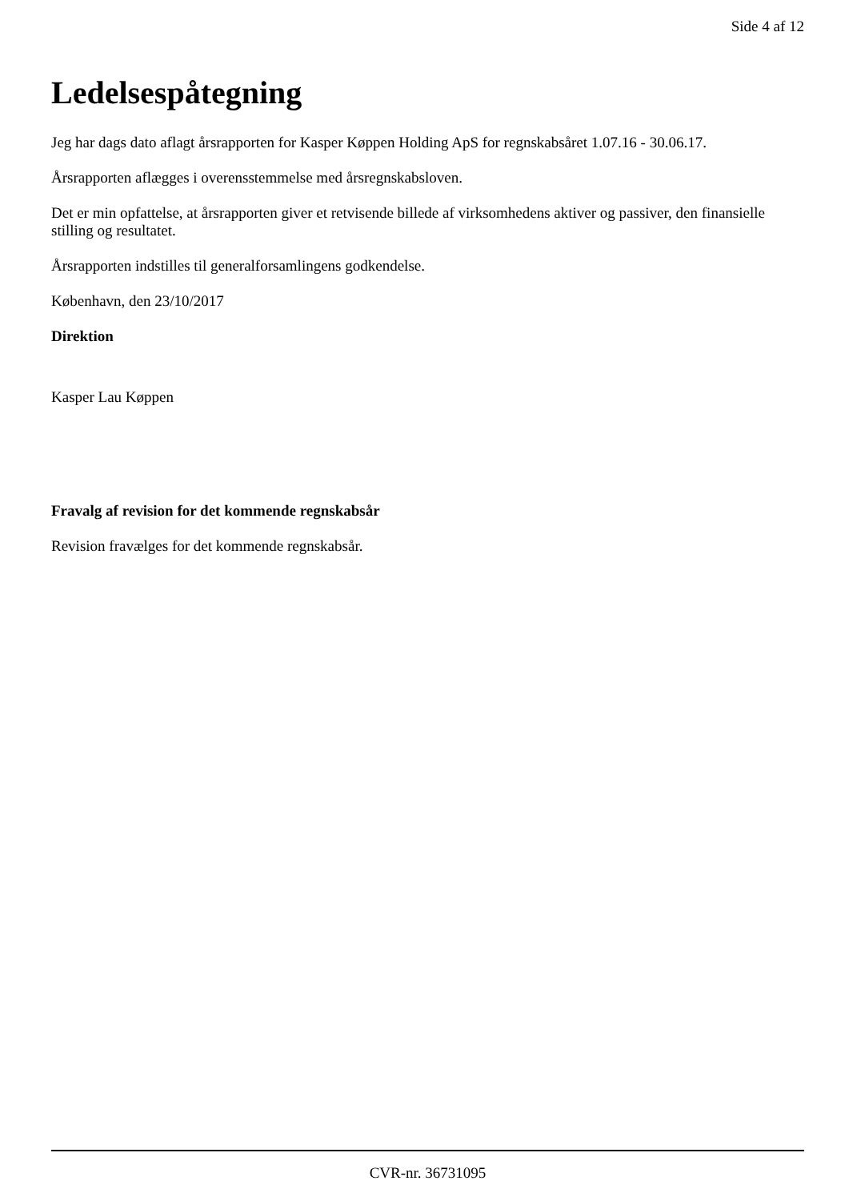Side 4 af 12
Ledelsespåtegning
Jeg har dags dato aflagt årsrapporten for Kasper Køppen Holding ApS for regnskabsåret 1.07.16 - 30.06.17.
Årsrapporten aflægges i overensstemmelse med årsregnskabsloven.
Det er min opfattelse, at årsrapporten giver et retvisende billede af virksomhedens aktiver og passiver, den finansielle stilling og resultatet.
Årsrapporten indstilles til generalforsamlingens godkendelse.
København, den 23/10/2017
Direktion
Kasper Lau Køppen
Fravalg af revision for det kommende regnskabsår
Revision fravælges for det kommende regnskabsår.
CVR-nr. 36731095